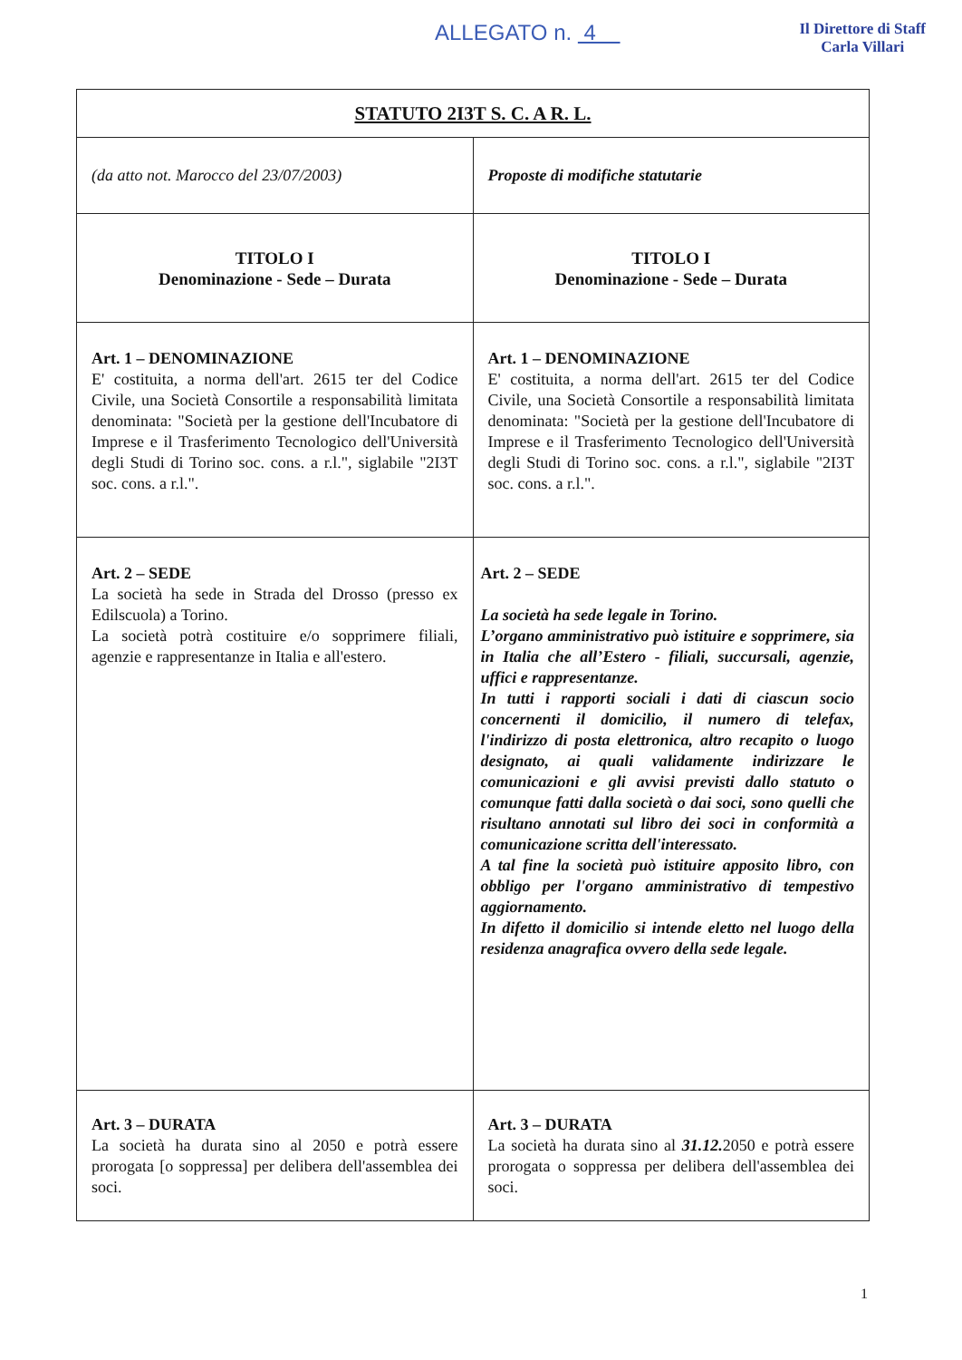ALLEGATO n. 4
Il Direttore di Staff
Carla Villari
| STATUTO 2I3T S. C. A R. L. | |
| --- | --- |
| (da atto not. Marocco del 23/07/2003) | Proposte di modifiche statutarie |
| TITOLO I Denominazione - Sede – Durata | TITOLO I Denominazione - Sede – Durata |
| Art. 1 – DENOMINAZIONE E' costituita, a norma dell'art. 2615 ter del Codice Civile, una Società Consortile a responsabilità limitata denominata: "Società per la gestione dell'Incubatore di Imprese e il Trasferimento Tecnologico dell'Università degli Studi di Torino soc. cons. a r.l.", siglabile "2I3T soc. cons. a r.l.". | Art. 1 – DENOMINAZIONE E' costituita, a norma dell'art. 2615 ter del Codice Civile, una Società Consortile a responsabilità limitata denominata: "Società per la gestione dell'Incubatore di Imprese e il Trasferimento Tecnologico dell'Università degli Studi di Torino soc. cons. a r.l.", siglabile "2I3T soc. cons. a r.l.". |
| Art. 2 – SEDE La società ha sede in Strada del Drosso (presso ex Edilscuola) a Torino. La società potrà costituire e/o sopprimere filiali, agenzie e rappresentanze in Italia e all'estero. | Art. 2 – SEDE La società ha sede legale in Torino. L’organo amministrativo può istituire e sopprimere, sia in Italia che all’Estero - filiali, succursali, agenzie, uffici e rappresentanze. In tutti i rapporti sociali i dati di ciascun socio concernenti il domicilio, il numero di telefax, l'indirizzo di posta elettronica, altro recapito o luogo designato, ai quali validamente indirizzare le comunicazioni e gli avvisi previsti dallo statuto o comunque fatti dalla società o dai soci, sono quelli che risultano annotati sul libro dei soci in conformità a comunicazione scritta dell'interessato. A tal fine la società può istituire apposito libro, con obbligo per l'organo amministrativo di tempestivo aggiornamento. In difetto il domicilio si intende eletto nel luogo della residenza anagrafica ovvero della sede legale. |
| Art. 3 – DURATA La società ha durata sino al 2050 e potrà essere prorogata [o soppressa] per delibera dell'assemblea dei soci. | Art. 3 – DURATA La società ha durata sino al 31.12. 2050 e potrà essere prorogata o soppressa per delibera dell'assemblea dei soci. |
1